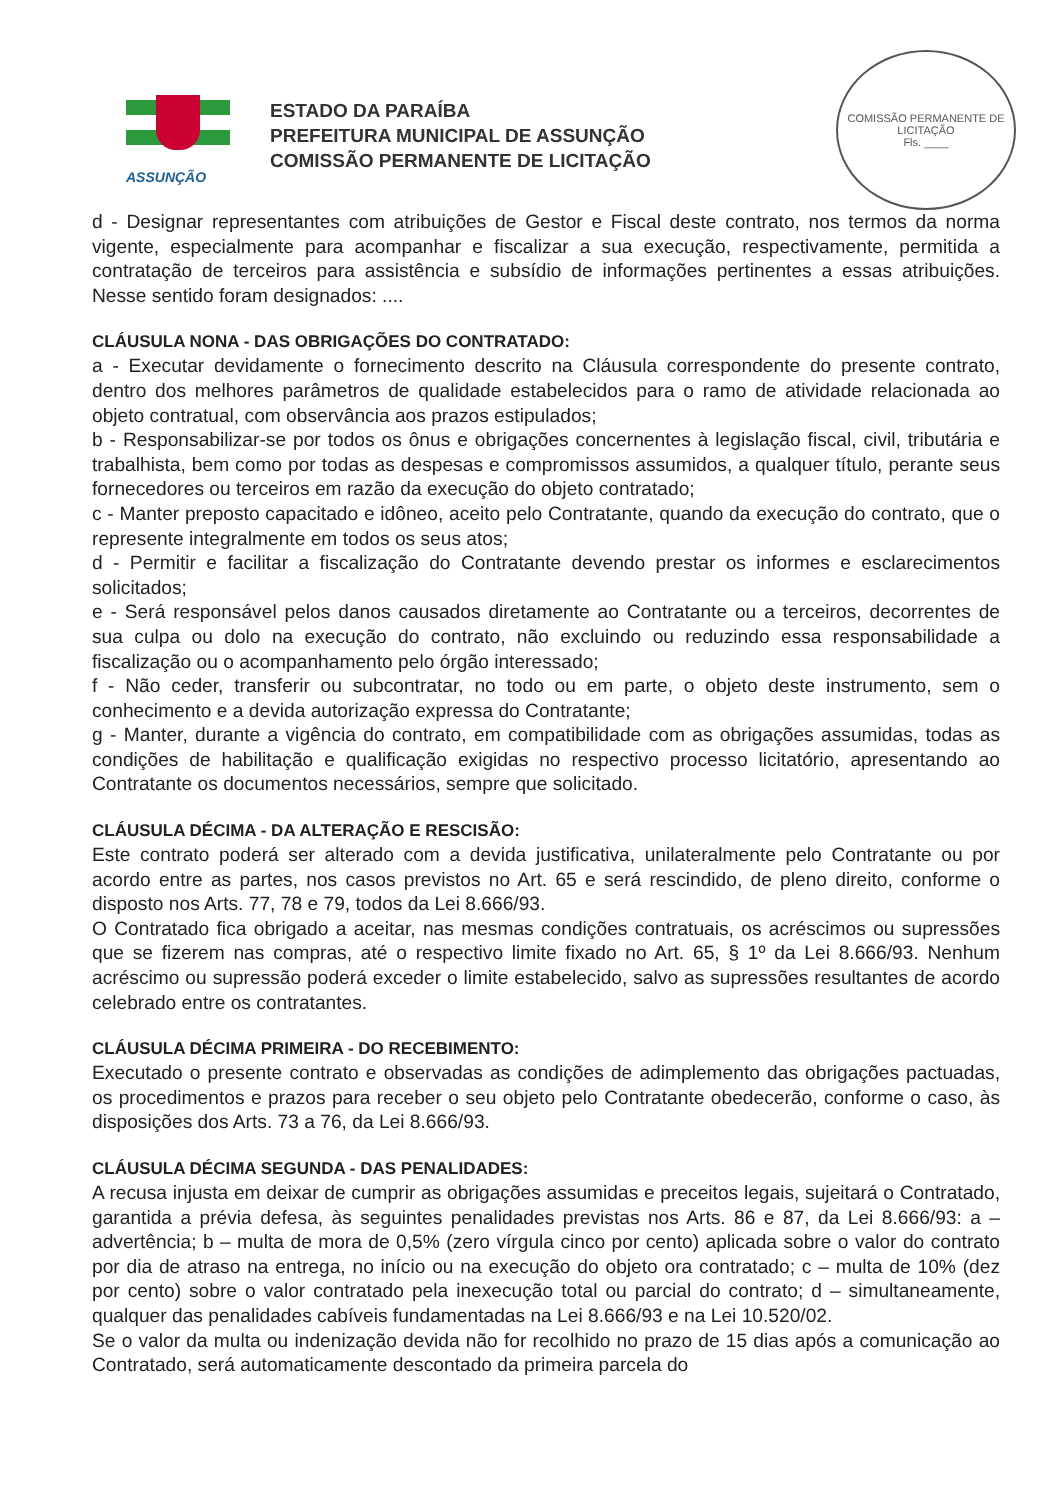COMISSÃO PERMANENTE DE LICITAÇÃO
Fls. ____
ASSUNÇÃO
ESTADO DA PARAÍBA
PREFEITURA MUNICIPAL DE ASSUNÇÃO
COMISSÃO PERMANENTE DE LICITAÇÃO
d - Designar representantes com atribuições de Gestor e Fiscal deste contrato, nos termos da norma vigente, especialmente para acompanhar e fiscalizar a sua execução, respectivamente, permitida a contratação de terceiros para assistência e subsídio de informações pertinentes a essas atribuições. Nesse sentido foram designados: ....
CLÁUSULA NONA - DAS OBRIGAÇÕES DO CONTRATADO:
a - Executar devidamente o fornecimento descrito na Cláusula correspondente do presente contrato, dentro dos melhores parâmetros de qualidade estabelecidos para o ramo de atividade relacionada ao objeto contratual, com observância aos prazos estipulados;
b - Responsabilizar-se por todos os ônus e obrigações concernentes à legislação fiscal, civil, tributária e trabalhista, bem como por todas as despesas e compromissos assumidos, a qualquer título, perante seus fornecedores ou terceiros em razão da execução do objeto contratado;
c - Manter preposto capacitado e idôneo, aceito pelo Contratante, quando da execução do contrato, que o represente integralmente em todos os seus atos;
d - Permitir e facilitar a fiscalização do Contratante devendo prestar os informes e esclarecimentos solicitados;
e - Será responsável pelos danos causados diretamente ao Contratante ou a terceiros, decorrentes de sua culpa ou dolo na execução do contrato, não excluindo ou reduzindo essa responsabilidade a fiscalização ou o acompanhamento pelo órgão interessado;
f - Não ceder, transferir ou subcontratar, no todo ou em parte, o objeto deste instrumento, sem o conhecimento e a devida autorização expressa do Contratante;
g - Manter, durante a vigência do contrato, em compatibilidade com as obrigações assumidas, todas as condições de habilitação e qualificação exigidas no respectivo processo licitatório, apresentando ao Contratante os documentos necessários, sempre que solicitado.
CLÁUSULA DÉCIMA - DA ALTERAÇÃO E RESCISÃO:
Este contrato poderá ser alterado com a devida justificativa, unilateralmente pelo Contratante ou por acordo entre as partes, nos casos previstos no Art. 65 e será rescindido, de pleno direito, conforme o disposto nos Arts. 77, 78 e 79, todos da Lei 8.666/93.
O Contratado fica obrigado a aceitar, nas mesmas condições contratuais, os acréscimos ou supressões que se fizerem nas compras, até o respectivo limite fixado no Art. 65, § 1º da Lei 8.666/93. Nenhum acréscimo ou supressão poderá exceder o limite estabelecido, salvo as supressões resultantes de acordo celebrado entre os contratantes.
CLÁUSULA DÉCIMA PRIMEIRA - DO RECEBIMENTO:
Executado o presente contrato e observadas as condições de adimplemento das obrigações pactuadas, os procedimentos e prazos para receber o seu objeto pelo Contratante obedecerão, conforme o caso, às disposições dos Arts. 73 a 76, da Lei 8.666/93.
CLÁUSULA DÉCIMA SEGUNDA - DAS PENALIDADES:
A recusa injusta em deixar de cumprir as obrigações assumidas e preceitos legais, sujeitará o Contratado, garantida a prévia defesa, às seguintes penalidades previstas nos Arts. 86 e 87, da Lei 8.666/93: a – advertência; b – multa de mora de 0,5% (zero vírgula cinco por cento) aplicada sobre o valor do contrato por dia de atraso na entrega, no início ou na execução do objeto ora contratado; c – multa de 10% (dez por cento) sobre o valor contratado pela inexecução total ou parcial do contrato; d – simultaneamente, qualquer das penalidades cabíveis fundamentadas na Lei 8.666/93 e na Lei 10.520/02.
Se o valor da multa ou indenização devida não for recolhido no prazo de 15 dias após a comunicação ao Contratado, será automaticamente descontado da primeira parcela do